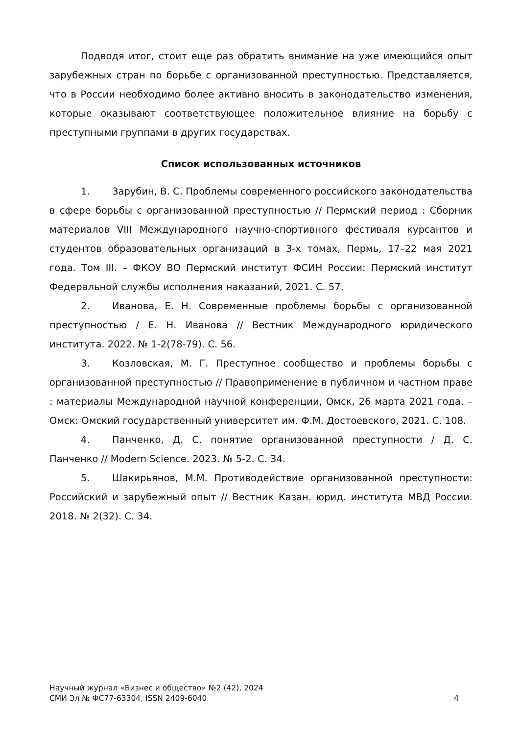Подводя итог, стоит еще раз обратить внимание на уже имеющийся опыт зарубежных стран по борьбе с организованной преступностью. Представляется, что в России необходимо более активно вносить в законодательство изменения, которые оказывают соответствующее положительное влияние на борьбу с преступными группами в других государствах.
Список использованных источников
1. Зарубин, В. С. Проблемы современного российского законодательства в сфере борьбы с организованной преступностью // Пермский период : Сборник материалов VIII Международного научно-спортивного фестиваля курсантов и студентов образовательных организаций в 3-х томах, Пермь, 17–22 мая 2021 года. Том III. – ФКОУ ВО Пермский институт ФСИН России: Пермский институт Федеральной службы исполнения наказаний, 2021. С. 57.
2. Иванова, Е. Н. Современные проблемы борьбы с организованной преступностью / Е. Н. Иванова // Вестник Международного юридического института. 2022. № 1-2(78-79). С. 56.
3. Козловская, М. Г. Преступное сообщество и проблемы борьбы с организованной преступностью // Правоприменение в публичном и частном праве : материалы Международной научной конференции, Омск, 26 марта 2021 года. – Омск: Омский государственный университет им. Ф.М. Достоевского, 2021. С. 108.
4. Панченко, Д. С. понятие организованной преступности / Д. С. Панченко // Modern Science. 2023. № 5-2. С. 34.
5. Шакирьянов, М.М. Противодействие организованной преступности: Российский и зарубежный опыт // Вестник Казан. юрид. института МВД России. 2018. № 2(32). С. 34.
Научный журнал «Бизнес и общество» №2 (42), 2024
СМИ Эл № ФС77-63304, ISSN 2409-6040 4